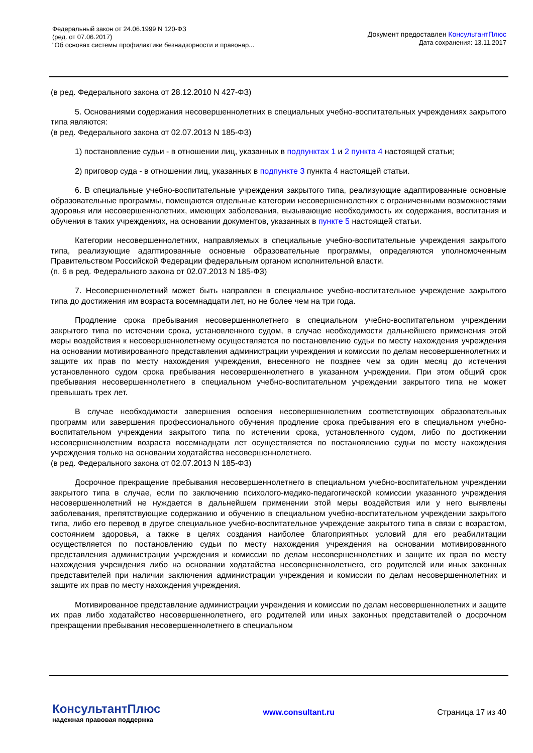Федеральный закон от 24.06.1999 N 120-ФЗ
(ред. от 07.06.2017)
"Об основах системы профилактики безнадзорности и правонар...
Документ предоставлен КонсультантПлюс
Дата сохранения: 13.11.2017
(в ред. Федерального закона от 28.12.2010 N 427-ФЗ)
5. Основаниями содержания несовершеннолетних в специальных учебно-воспитательных учреждениях закрытого типа являются:
(в ред. Федерального закона от 02.07.2013 N 185-ФЗ)
1) постановление судьи - в отношении лиц, указанных в подпунктах 1 и 2 пункта 4 настоящей статьи;
2) приговор суда - в отношении лиц, указанных в подпункте 3 пункта 4 настоящей статьи.
6. В специальные учебно-воспитательные учреждения закрытого типа, реализующие адаптированные основные образовательные программы, помещаются отдельные категории несовершеннолетних с ограниченными возможностями здоровья или несовершеннолетних, имеющих заболевания, вызывающие необходимость их содержания, воспитания и обучения в таких учреждениях, на основании документов, указанных в пункте 5 настоящей статьи.
Категории несовершеннолетних, направляемых в специальные учебно-воспитательные учреждения закрытого типа, реализующие адаптированные основные образовательные программы, определяются уполномоченным Правительством Российской Федерации федеральным органом исполнительной власти.
(п. 6 в ред. Федерального закона от 02.07.2013 N 185-ФЗ)
7. Несовершеннолетний может быть направлен в специальное учебно-воспитательное учреждение закрытого типа до достижения им возраста восемнадцати лет, но не более чем на три года.
Продление срока пребывания несовершеннолетнего в специальном учебно-воспитательном учреждении закрытого типа по истечении срока, установленного судом, в случае необходимости дальнейшего применения этой меры воздействия к несовершеннолетнему осуществляется по постановлению судьи по месту нахождения учреждения на основании мотивированного представления администрации учреждения и комиссии по делам несовершеннолетних и защите их прав по месту нахождения учреждения, внесенного не позднее чем за один месяц до истечения установленного судом срока пребывания несовершеннолетнего в указанном учреждении. При этом общий срок пребывания несовершеннолетнего в специальном учебно-воспитательном учреждении закрытого типа не может превышать трех лет.
В случае необходимости завершения освоения несовершеннолетним соответствующих образовательных программ или завершения профессионального обучения продление срока пребывания его в специальном учебно-воспитательном учреждении закрытого типа по истечении срока, установленного судом, либо по достижении несовершеннолетним возраста восемнадцати лет осуществляется по постановлению судьи по месту нахождения учреждения только на основании ходатайства несовершеннолетнего.
(в ред. Федерального закона от 02.07.2013 N 185-ФЗ)
Досрочное прекращение пребывания несовершеннолетнего в специальном учебно-воспитательном учреждении закрытого типа в случае, если по заключению психолого-медико-педагогической комиссии указанного учреждения несовершеннолетний не нуждается в дальнейшем применении этой меры воздействия или у него выявлены заболевания, препятствующие содержанию и обучению в специальном учебно-воспитательном учреждении закрытого типа, либо его перевод в другое специальное учебно-воспитательное учреждение закрытого типа в связи с возрастом, состоянием здоровья, а также в целях создания наиболее благоприятных условий для его реабилитации осуществляется по постановлению судьи по месту нахождения учреждения на основании мотивированного представления администрации учреждения и комиссии по делам несовершеннолетних и защите их прав по месту нахождения учреждения либо на основании ходатайства несовершеннолетнего, его родителей или иных законных представителей при наличии заключения администрации учреждения и комиссии по делам несовершеннолетних и защите их прав по месту нахождения учреждения.
Мотивированное представление администрации учреждения и комиссии по делам несовершеннолетних и защите их прав либо ходатайство несовершеннолетнего, его родителей или иных законных представителей о досрочном прекращении пребывания несовершеннолетнего в специальном
КонсультантПлюс
надежная правовая поддержка
www.consultant.ru Страница 17 из 40